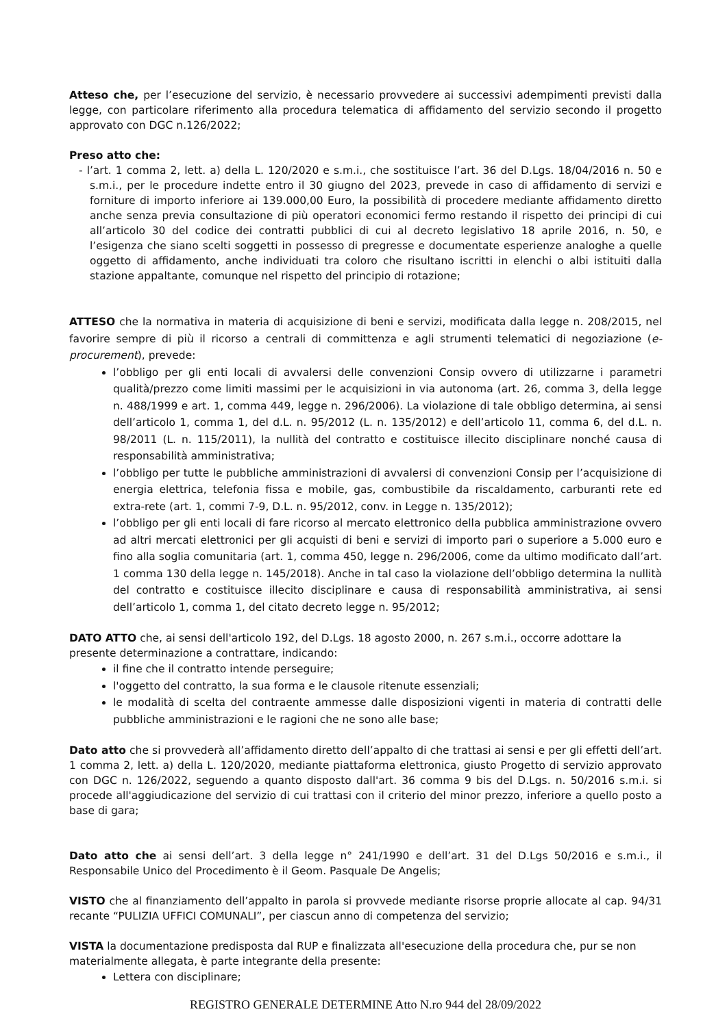Atteso che, per l’esecuzione del servizio, è necessario provvedere ai successivi adempimenti previsti dalla legge, con particolare riferimento alla procedura telematica di affidamento del servizio secondo il progetto approvato con DGC n.126/2022;
Preso atto che:
- l’art. 1 comma 2, lett. a) della L. 120/2020 e s.m.i., che sostituisce l’art. 36 del D.Lgs. 18/04/2016 n. 50 e s.m.i., per le procedure indette entro il 30 giugno del 2023, prevede in caso di affidamento di servizi e forniture di importo inferiore ai 139.000,00 Euro, la possibilità di procedere mediante affidamento diretto anche senza previa consultazione di più operatori economici fermo restando il rispetto dei principi di cui all’articolo 30 del codice dei contratti pubblici di cui al decreto legislativo 18 aprile 2016, n. 50, e l’esigenza che siano scelti soggetti in possesso di pregresse e documentate esperienze analoghe a quelle oggetto di affidamento, anche individuati tra coloro che risultano iscritti in elenchi o albi istituiti dalla stazione appaltante, comunque nel rispetto del principio di rotazione;
ATTESO che la normativa in materia di acquisizione di beni e servizi, modificata dalla legge n. 208/2015, nel favorire sempre di più il ricorso a centrali di committenza e agli strumenti telematici di negoziazione (e-procurement), prevede:
l’obbligo per gli enti locali di avvalersi delle convenzioni Consip ovvero di utilizzarne i parametri qualità/prezzo come limiti massimi per le acquisizioni in via autonoma (art. 26, comma 3, della legge n. 488/1999 e art. 1, comma 449, legge n. 296/2006). La violazione di tale obbligo determina, ai sensi dell’articolo 1, comma 1, del d.L. n. 95/2012 (L. n. 135/2012) e dell’articolo 11, comma 6, del d.L. n. 98/2011 (L. n. 115/2011), la nullità del contratto e costituisce illecito disciplinare nonché causa di responsabilità amministrativa;
l’obbligo per tutte le pubbliche amministrazioni di avvalersi di convenzioni Consip per l’acquisizione di energia elettrica, telefonia fissa e mobile, gas, combustibile da riscaldamento, carburanti rete ed extra-rete (art. 1, commi 7-9, D.L. n. 95/2012, conv. in Legge n. 135/2012);
l’obbligo per gli enti locali di fare ricorso al mercato elettronico della pubblica amministrazione ovvero ad altri mercati elettronici per gli acquisti di beni e servizi di importo pari o superiore a 5.000 euro e fino alla soglia comunitaria (art. 1, comma 450, legge n. 296/2006, come da ultimo modificato dall’art. 1 comma 130 della legge n. 145/2018). Anche in tal caso la violazione dell’obbligo determina la nullità del contratto e costituisce illecito disciplinare e causa di responsabilità amministrativa, ai sensi dell’articolo 1, comma 1, del citato decreto legge n. 95/2012;
DATO ATTO che, ai sensi dell'articolo 192, del D.Lgs. 18 agosto 2000, n. 267 s.m.i., occorre adottare la presente determinazione a contrattare, indicando:
il fine che il contratto intende perseguire;
l'oggetto del contratto, la sua forma e le clausole ritenute essenziali;
le modalità di scelta del contraente ammesse dalle disposizioni vigenti in materia di contratti delle pubbliche amministrazioni e le ragioni che ne sono alle base;
Dato atto che si provvederà all’affidamento diretto dell’appalto di che trattasi ai sensi e per gli effetti dell’art. 1 comma 2, lett. a) della L. 120/2020, mediante piattaforma elettronica, giusto Progetto di servizio approvato con DGC n. 126/2022, seguendo a quanto disposto dall'art. 36 comma 9 bis del D.Lgs. n. 50/2016 s.m.i. si procede all'aggiudicazione del servizio di cui trattasi con il criterio del minor prezzo, inferiore a quello posto a base di gara;
Dato atto che ai sensi dell’art. 3 della legge n° 241/1990 e dell’art. 31 del D.Lgs 50/2016 e s.m.i., il Responsabile Unico del Procedimento è il Geom. Pasquale De Angelis;
VISTO che al finanziamento dell’appalto in parola si provvede mediante risorse proprie allocate al cap. 94/31 recante “PULIZIA UFFICI COMUNALI”, per ciascun anno di competenza del servizio;
VISTA la documentazione predisposta dal RUP e finalizzata all'esecuzione della procedura che, pur se non materialmente allegata, è parte integrante della presente:
Lettera con disciplinare;
REGISTRO GENERALE DETERMINE Atto N.ro 944 del 28/09/2022